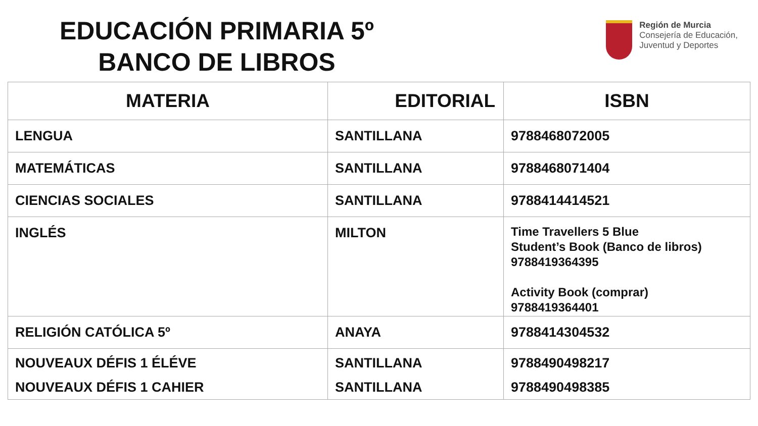EDUCACIÓN PRIMARIA 5º
BANCO DE LIBROS
Región de Murcia
Consejería de Educación,
Juventud y Deportes
| MATERIA | EDITORIAL | ISBN |
| --- | --- | --- |
| LENGUA | SANTILLANA | 9788468072005 |
| MATEMÁTICAS | SANTILLANA | 9788468071404 |
| CIENCIAS SOCIALES | SANTILLANA | 9788414414521 |
| INGLÉS | MILTON | Time Travellers 5 Blue Student’s Book (Banco de libros) 9788419364395 Activity Book (comprar) 9788419364401 |
| RELIGIÓN CATÓLICA 5º | ANAYA | 9788414304532 |
| NOUVEAUX DÉFIS 1 ÉLÉVE NOUVEAUX DÉFIS 1 CAHIER | SANTILLANA SANTILLANA | 9788490498217 9788490498385 |